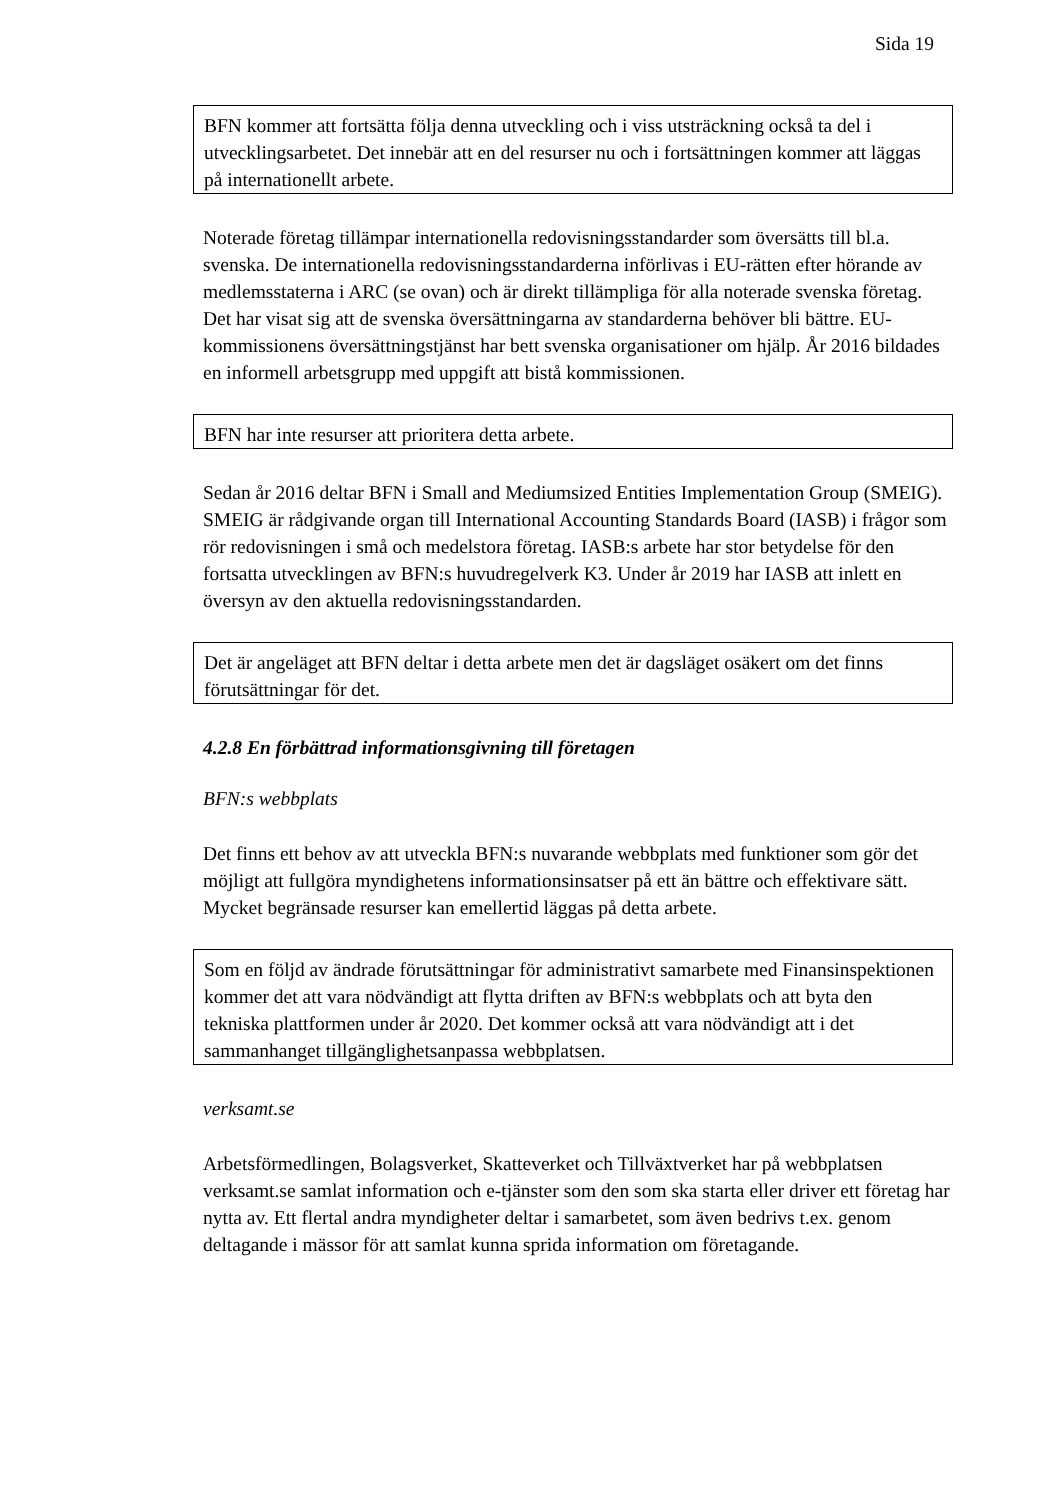Sida 19
BFN kommer att fortsätta följa denna utveckling och i viss utsträckning också ta del i utvecklingsarbetet. Det innebär att en del resurser nu och i fortsättningen kommer att läggas på internationellt arbete.
Noterade företag tillämpar internationella redovisningsstandarder som översätts till bl.a. svenska. De internationella redovisningsstandarderna införlivas i EU-rätten efter hörande av medlemsstaterna i ARC (se ovan) och är direkt tillämpliga för alla noterade svenska företag. Det har visat sig att de svenska översättningarna av standarderna behöver bli bättre. EU-kommissionens översättningstjänst har bett svenska organisationer om hjälp. År 2016 bildades en informell arbetsgrupp med uppgift att bistå kommissionen.
BFN har inte resurser att prioritera detta arbete.
Sedan år 2016 deltar BFN i Small and Mediumsized Entities Implementation Group (SMEIG). SMEIG är rådgivande organ till International Accounting Standards Board (IASB) i frågor som rör redovisningen i små och medelstora företag. IASB:s arbete har stor betydelse för den fortsatta utvecklingen av BFN:s huvudregelverk K3. Under år 2019 har IASB att inlett en översyn av den aktuella redovisningsstandarden.
Det är angeläget att BFN deltar i detta arbete men det är dagsläget osäkert om det finns förutsättningar för det.
4.2.8 En förbättrad informationsgivning till företagen
BFN:s webbplats
Det finns ett behov av att utveckla BFN:s nuvarande webbplats med funktioner som gör det möjligt att fullgöra myndighetens informationsinsatser på ett än bättre och effektivare sätt. Mycket begränsade resurser kan emellertid läggas på detta arbete.
Som en följd av ändrade förutsättningar för administrativt samarbete med Finansinspektionen kommer det att vara nödvändigt att flytta driften av BFN:s webbplats och att byta den tekniska plattformen under år 2020. Det kommer också att vara nödvändigt att i det sammanhanget tillgänglighetsanpassa webbplatsen.
verksamt.se
Arbetsförmedlingen, Bolagsverket, Skatteverket och Tillväxtverket har på webbplatsen verksamt.se samlat information och e-tjänster som den som ska starta eller driver ett företag har nytta av. Ett flertal andra myndigheter deltar i samarbetet, som även bedrivs t.ex. genom deltagande i mässor för att samlat kunna sprida information om företagande.